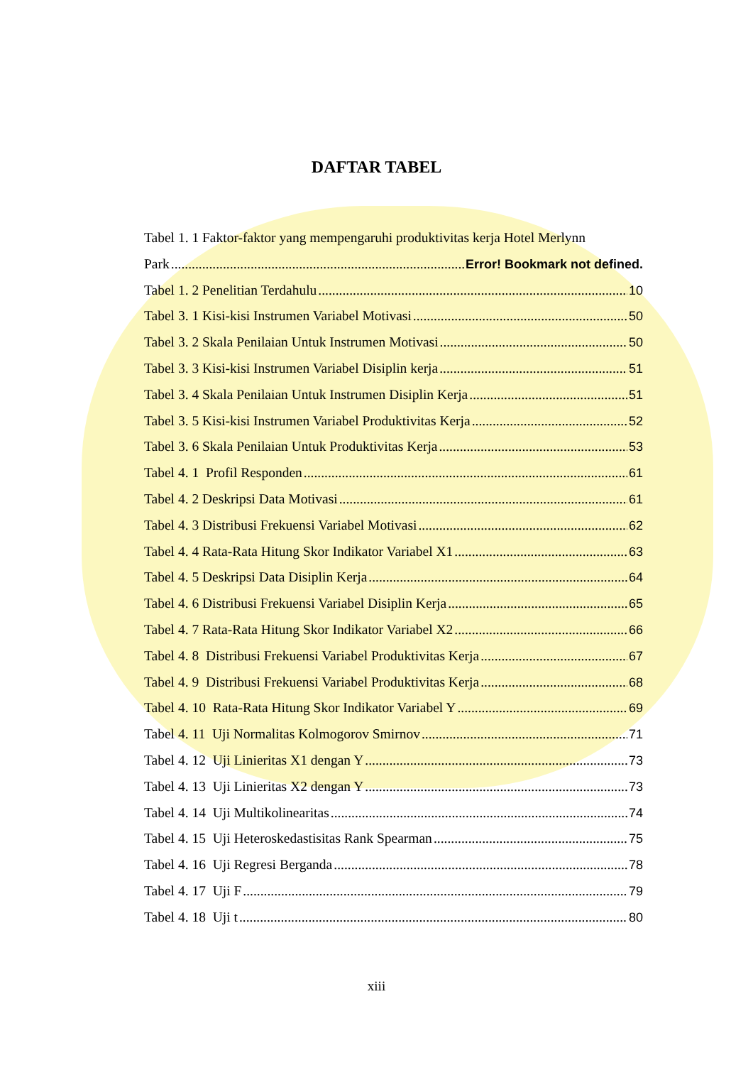DAFTAR TABEL
Tabel 1. 1 Faktor-faktor yang mempengaruhi produktivitas kerja Hotel Merlynn
Park Error! Bookmark not defined.
Tabel 1. 2 Penelitian Terdahulu 10
Tabel 3. 1 Kisi-kisi Instrumen Variabel Motivasi 50
Tabel 3. 2 Skala Penilaian Untuk Instrumen Motivasi 50
Tabel 3. 3 Kisi-kisi Instrumen Variabel Disiplin kerja 51
Tabel 3. 4 Skala Penilaian Untuk Instrumen Disiplin Kerja 51
Tabel 3. 5 Kisi-kisi Instrumen Variabel Produktivitas Kerja 52
Tabel 3. 6 Skala Penilaian Untuk Produktivitas Kerja 53
Tabel 4. 1 Profil Responden 61
Tabel 4. 2 Deskripsi Data Motivasi 61
Tabel 4. 3 Distribusi Frekuensi Variabel Motivasi 62
Tabel 4. 4 Rata-Rata Hitung Skor Indikator Variabel X1 63
Tabel 4. 5 Deskripsi Data Disiplin Kerja 64
Tabel 4. 6 Distribusi Frekuensi Variabel Disiplin Kerja 65
Tabel 4. 7 Rata-Rata Hitung Skor Indikator Variabel X2 66
Tabel 4. 8 Distribusi Frekuensi Variabel Produktivitas Kerja 67
Tabel 4. 9 Distribusi Frekuensi Variabel Produktivitas Kerja 68
Tabel 4. 10 Rata-Rata Hitung Skor Indikator Variabel Y 69
Tabel 4. 11 Uji Normalitas Kolmogorov Smirnov 71
Tabel 4. 12 Uji Linieritas X1 dengan Y 73
Tabel 4. 13 Uji Linieritas X2 dengan Y 73
Tabel 4. 14 Uji Multikolinearitas 74
Tabel 4. 15 Uji Heteroskedastisitas Rank Spearman 75
Tabel 4. 16 Uji Regresi Berganda 78
Tabel 4. 17 Uji F 79
Tabel 4. 18 Uji t 80
xiii